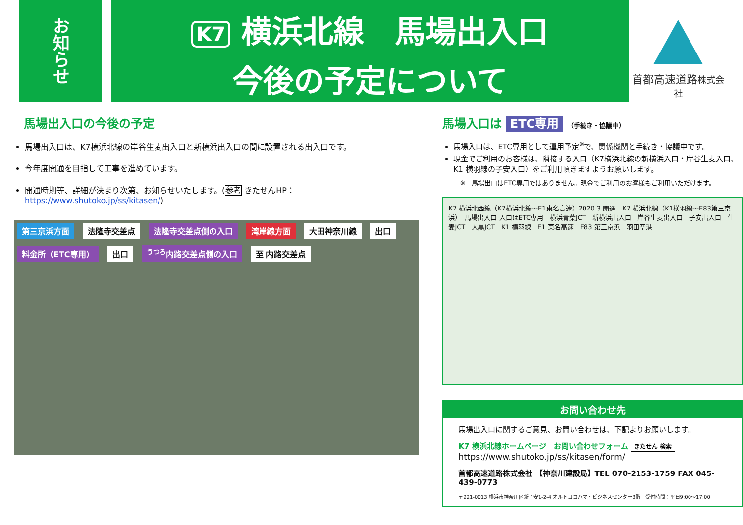お知らせ
K7 横浜北線　馬場出入口
今後の予定について
首都高速道路株式会社
馬場出入口の今後の予定
馬場出入口は、K7横浜北線の岸谷生麦出入口と新横浜出入口の間に設置される出入口です。
今年度開通を目指して工事を進めています。
開通時期等、詳細が決まり次第、お知らせいたします。(参考 きたせんHP：https://www.shutoko.jp/ss/kitasen/)
第三京浜方面 法隆寺交差点 法隆寺交差点側の入口 湾岸線方面 大田神奈川線 出口 料金所（ETC専用） 出口 <sup>うつろ</sup>内路交差点側の入口 至 内路交差点
馬場入口は ETC専用 （手続き・協議中）
馬場入口は、ETC専用として運用予定<sup>※</sup>で、関係機関と手続き・協議中です。
現金でご利用のお客様は、隣接する入口（K7横浜北線の新横浜入口・岸谷生麦入口、K1 横羽線の子安入口）をご利用頂きますようお願いします。
※　馬場出口はETC専用ではありません。現金でご利用のお客様もご利用いただけます。
K7 横浜北西線（K7横浜北線～E1東名高速）2020.3 開通　K7 横浜北線（K1横羽線～E83第三京浜）　馬場出入口 入口はETC専用　横浜青葉JCT　新横浜出入口　岸谷生麦出入口　子安出入口　生麦JCT　大黒JCT　K1 横羽線　E1 東名高速　E83 第三京浜　羽田空港
お問い合わせ先
馬場出入口に関するご意見、お問い合わせは、下記よりお願いします。
K7 横浜北線ホームページ　お問い合わせフォーム きたせん 検索
https://www.shutoko.jp/ss/kitasen/form/
首都高速道路株式会社 【神奈川建設局】TEL 070-2153-1759 FAX 045-439-0773
〒221-0013 横浜市神奈川区新子安1-2-4 オルトヨコハマ・ビジネスセンター3階　受付時間：平日9:00～17:00